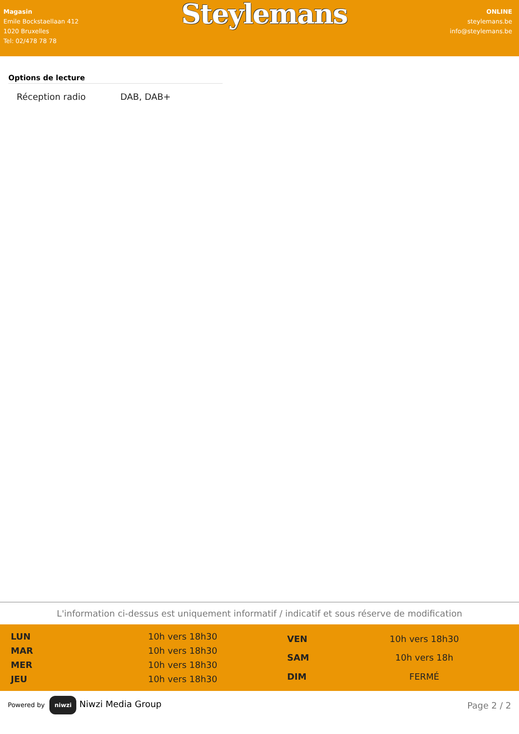Magasin
Emile Bockstaellaan 412
1020 Bruxelles
Tel: 02/478 78 78
Steylemans
ONLINE
steylemans.be
info@steylemans.be
Options de lecture
| Réception radio | DAB, DAB+ |
L'information ci-dessus est uniquement informatif / indicatif et sous réserve de modification
| LUN | 10h vers 18h30 |
| MAR | 10h vers 18h30 |
| MER | 10h vers 18h30 |
| JEU | 10h vers 18h30 |
| VEN | 10h vers 18h30 |
| SAM | 10h vers 18h |
| DIM | FERMÉ |
Powered by niwzi Niwzi Media Group
Page 2 / 2